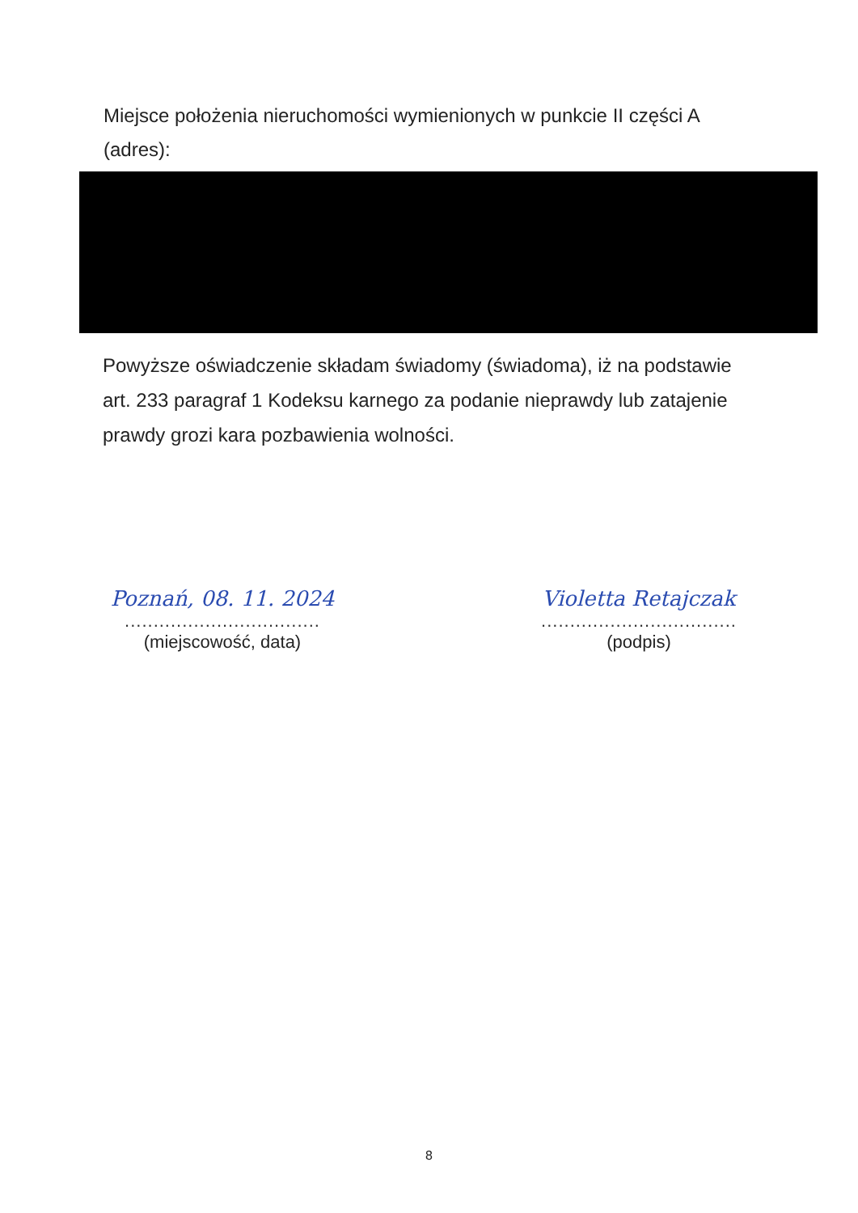Miejsce położenia nieruchomości wymienionych w punkcie II części A (adres):
Powyższe oświadczenie składam świadomy (świadoma), iż na podstawie art. 233 paragraf 1 Kodeksu karnego za podanie nieprawdy lub zatajenie prawdy grozi kara pozbawienia wolności.
Poznań, 08. 11. 2024
..................................
(miejscowość, data)
Violetta Retajczak
..................................
(podpis)
8